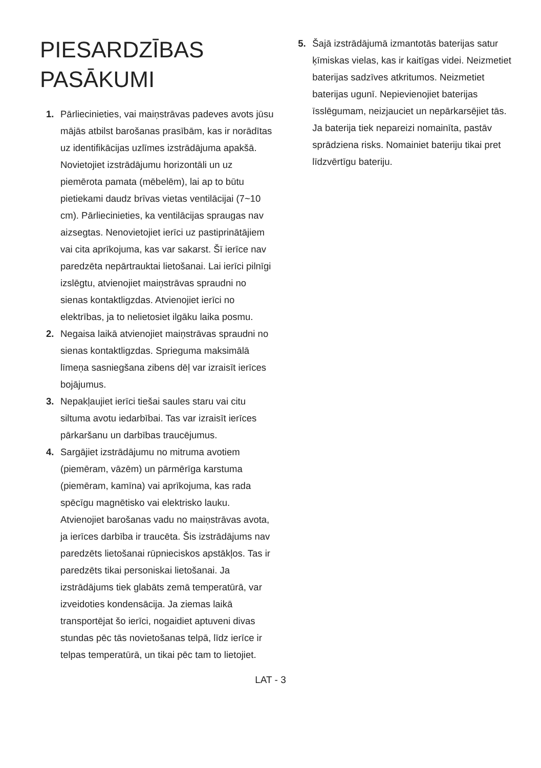PIESARDZĪBAS
PASĀKUMI
1. Pārliecinieties, vai maiņstrāvas padeves avots jūsu mājās atbilst barošanas prasībām, kas ir norādītas uz identifikācijas uzlīmes izstrādājuma apakšā. Novietojiet izstrādājumu horizontāli un uz piemērota pamata (mēbelēm), lai ap to būtu pietiekami daudz brīvas vietas ventilācijai (7~10 cm). Pārliecinieties, ka ventilācijas spraugas nav aizsegtas. Nenovietojiet ierīci uz pastiprinātājiem vai cita aprīkojuma, kas var sakarst. Šī ierīce nav paredzēta nepārtrauktai lietošanai. Lai ierīci pilnīgi izslēgtu, atvienojiet maiņstrāvas spraudni no sienas kontaktligzdas. Atvienojiet ierīci no elektrības, ja to nelietosiet ilgāku laika posmu.
2. Negaisa laikā atvienojiet maiņstrāvas spraudni no sienas kontaktligzdas. Sprieguma maksimālā līmeņa sasniegšana zibens dēļ var izraisīt ierīces bojājumus.
3. Nepakļaujiet ierīci tiešai saules staru vai citu siltuma avotu iedarbībai. Tas var izraisīt ierīces pārkaršanu un darbības traucējumus.
4. Sargājiet izstrādājumu no mitruma avotiem (piemēram, vāzēm) un pārmērīga karstuma (piemēram, kamīna) vai aprīkojuma, kas rada spēcīgu magnētisko vai elektrisko lauku. Atvienojiet barošanas vadu no maiņstrāvas avota, ja ierīces darbība ir traucēta. Šis izstrādājums nav paredzēts lietošanai rūpnieciskos apstākļos. Tas ir paredzēts tikai personiskai lietošanai. Ja izstrādājums tiek glabāts zemā temperatūrā, var izveidoties kondensācija. Ja ziemas laikā transportējat šo ierīci, nogaidiet aptuveni divas stundas pēc tās novietošanas telpā, līdz ierīce ir telpas temperatūrā, un tikai pēc tam to lietojiet.
5. Šajā izstrādājumā izmantotās baterijas satur ķīmiskas vielas, kas ir kaitīgas videi. Neizmetiet baterijas sadzīves atkritumos. Neizmetiet baterijas ugunī. Nepievienojiet baterijas īsslēgumam, neizjauciet un nepārkarsējiet tās. Ja baterija tiek nepareizi nomainīta, pastāv sprādziena risks. Nomainiet bateriju tikai pret līdzvērtīgu bateriju.
LAT - 3